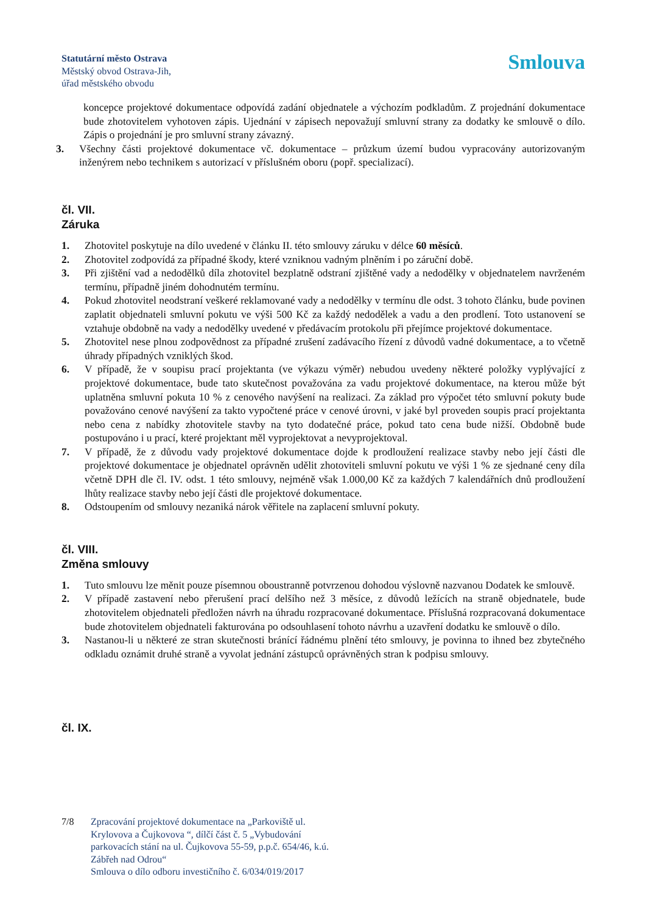Statutární město Ostrava
Městský obvod Ostrava-Jih,
úřad městského obvodu
Smlouva
koncepce projektové dokumentace odpovídá zadání objednatele a výchozím podkladům. Z projednání dokumentace bude zhotovitelem vyhotoven zápis. Ujednání v zápisech nepovažují smluvní strany za dodatky ke smlouvě o dílo. Zápis o projednání je pro smluvní strany závazný.
3. Všechny části projektové dokumentace vč. dokumentace – průzkum území budou vypracovány autorizovaným inženýrem nebo technikem s autorizací v příslušném oboru (popř. specializací).
čl. VII.
Záruka
1. Zhotovitel poskytuje na dílo uvedené v článku II. této smlouvy záruku v délce 60 měsíců.
2. Zhotovitel zodpovídá za případné škody, které vzniknou vadným plněním i po záruční době.
3. Při zjištění vad a nedodělků díla zhotovitel bezplatně odstraní zjištěné vady a nedodělky v objednatelem navrženém termínu, případně jiném dohodnutém termínu.
4. Pokud zhotovitel neodstraní veškeré reklamované vady a nedodělky v termínu dle odst. 3 tohoto článku, bude povinen zaplatit objednateli smluvní pokutu ve výši 500 Kč za každý nedodělek a vadu a den prodlení. Toto ustanovení se vztahuje obdobně na vady a nedodělky uvedené v předávacím protokolu při přejímce projektové dokumentace.
5. Zhotovitel nese plnou zodpovědnost za případné zrušení zadávacího řízení z důvodů vadné dokumentace, a to včetně úhrady případných vzniklých škod.
6. V případě, že v soupisu prací projektanta (ve výkazu výměr) nebudou uvedeny některé položky vyplývající z projektové dokumentace, bude tato skutečnost považována za vadu projektové dokumentace, na kterou může být uplatněna smluvní pokuta 10 % z cenového navýšení na realizaci. Za základ pro výpočet této smluvní pokuty bude považováno cenové navýšení za takto vypočtené práce v cenové úrovni, v jaké byl proveden soupis prací projektanta nebo cena z nabídky zhotovitele stavby na tyto dodatečné práce, pokud tato cena bude nižší. Obdobně bude postupováno i u prací, které projektant měl vyprojektovat a nevyprojektoval.
7. V případě, že z důvodu vady projektové dokumentace dojde k prodloužení realizace stavby nebo její části dle projektové dokumentace je objednatel oprávněn udělit zhotoviteli smluvní pokutu ve výši 1 % ze sjednané ceny díla včetně DPH dle čl. IV. odst. 1 této smlouvy, nejméně však 1.000,00 Kč za každých 7 kalendářních dnů prodloužení lhůty realizace stavby nebo její části dle projektové dokumentace.
8. Odstoupením od smlouvy nezaniká nárok věřitele na zaplacení smluvní pokuty.
čl. VIII.
Změna smlouvy
1. Tuto smlouvu lze měnit pouze písemnou oboustranně potvrzenou dohodou výslovně nazvanou Dodatek ke smlouvě.
2. V případě zastavení nebo přerušení prací delšího než 3 měsíce, z důvodů ležících na straně objednatele, bude zhotovitelem objednateli předložen návrh na úhradu rozpracované dokumentace. Příslušná rozpracovaná dokumentace bude zhotovitelem objednateli fakturována po odsouhlasení tohoto návrhu a uzavření dodatku ke smlouvě o dílo.
3. Nastanou-li u některé ze stran skutečnosti bránící řádnému plnění této smlouvy, je povinna to ihned bez zbytečného odkladu oznámit druhé straně a vyvolat jednání zástupců oprávněných stran k podpisu smlouvy.
čl. IX.
7/8 Zpracování projektové dokumentace na „Parkoviště ul.
Krylovova a Čujkovova “, dílčí část č. 5 „Vybudování
parkovacích stání na ul. Čujkovova 55-59, p.p.č. 654/46, k.ú.
Zábřeh nad Odrou“
Smlouva o dílo odboru investičního č. 6/034/019/2017